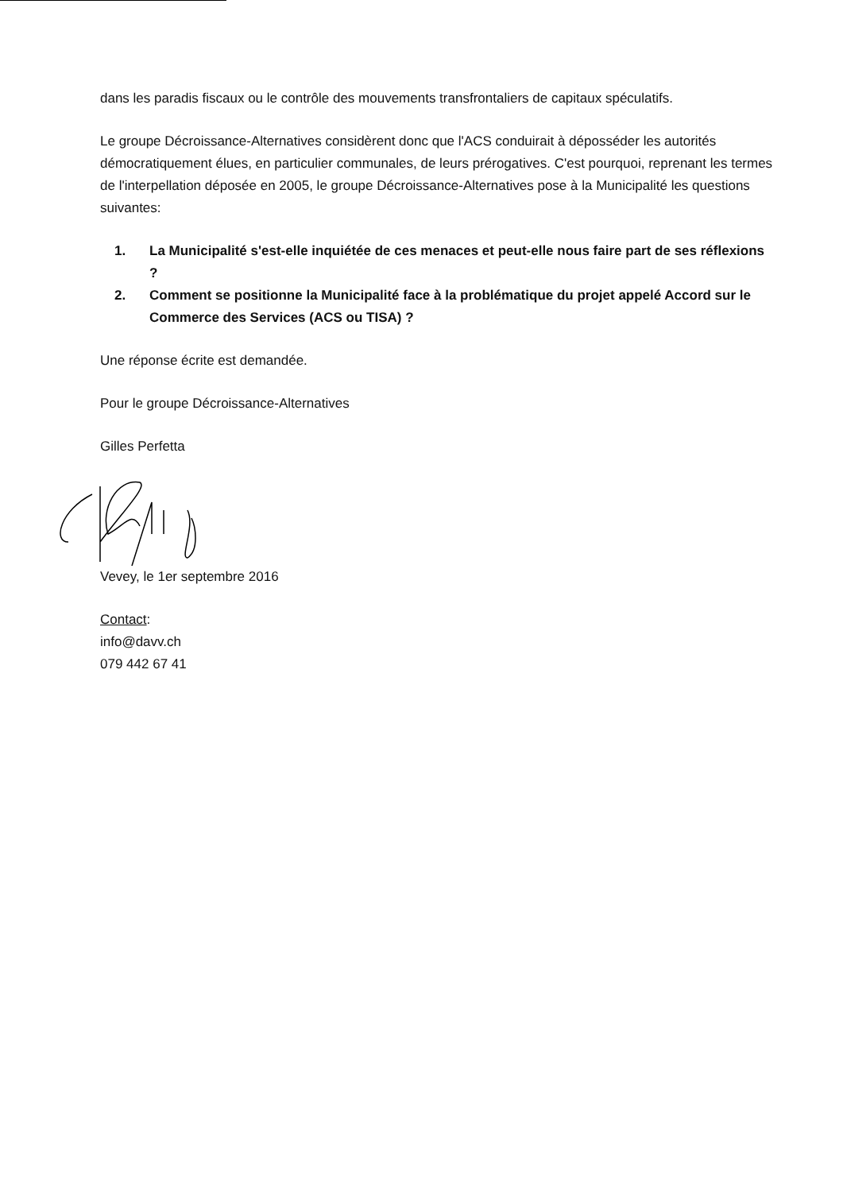dans les paradis fiscaux ou le contrôle des mouvements transfrontaliers de capitaux spéculatifs.
Le groupe Décroissance-Alternatives considèrent donc que l'ACS conduirait à déposséder les autorités démocratiquement élues, en particulier communales, de leurs prérogatives. C'est pourquoi, reprenant les termes de l'interpellation déposée en 2005, le groupe Décroissance-Alternatives pose à la Municipalité les questions suivantes:
1. La Municipalité s'est-elle inquiétée de ces menaces et peut-elle nous faire part de ses réflexions ?
2. Comment se positionne la Municipalité face à la problématique du projet appelé Accord sur le Commerce des Services (ACS ou TISA) ?
Une réponse écrite est demandée.
Pour le groupe Décroissance-Alternatives
Gilles Perfetta
Vevey, le 1er septembre 2016
Contact:
info@davv.ch
079 442 67 41